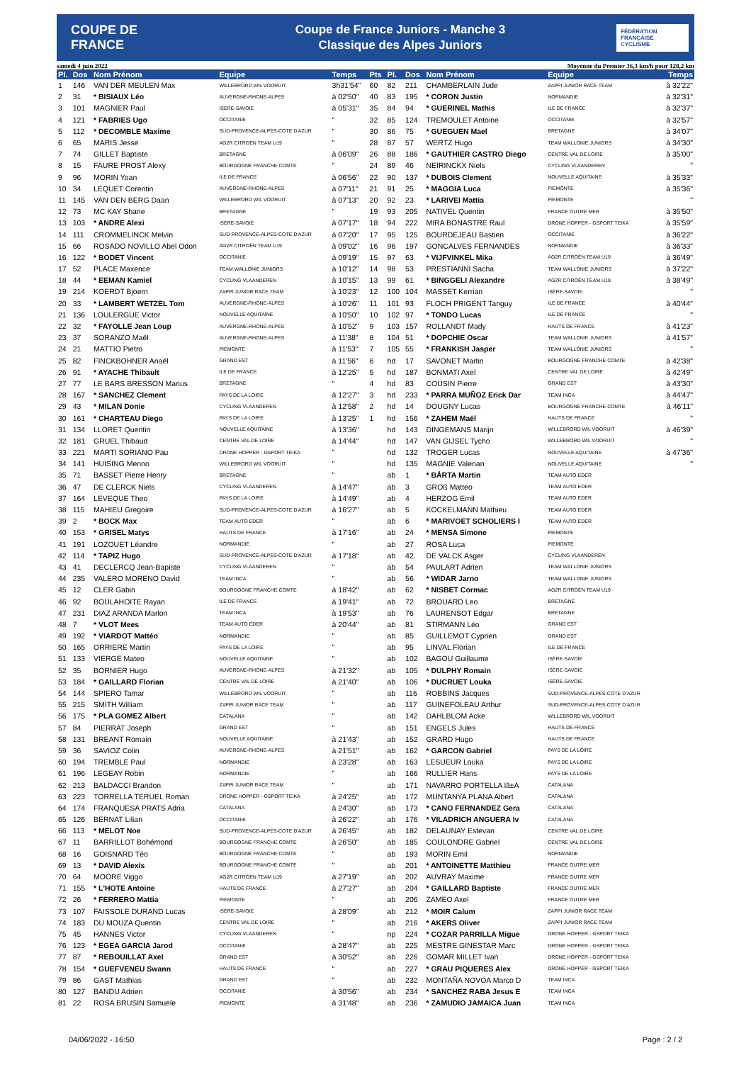COUPE DE FRANCE
Coupe de France Juniors - Manche 3
Classique des Alpes Juniors
FÉDÉRATION FRANÇAISE CYCLISME
samedi 4 juin 2022 Moyenne du Premier 36,3 km/h pour 128,2 km
| Pl. | Dos | Nom Prénom | Equipe | Temps | Pts | Pl. | Dos | Nom Prénom | Equipe | Temps |
| --- | --- | --- | --- | --- | --- | --- | --- | --- | --- | --- |
| 1 | 146 | VAN DER MEULEN Max | WILLEBRORD WIL VOORUIT | 3h31'54" | 60 | 82 | 211 | CHAMBERLAIN Jude | ZAPPI JUNIOR RACE TEAM | à 32'22" |
| 2 | 31 | * BISIAUX Léo | AUVERGNE-RHONE-ALPES | à 02'50" | 40 | 83 | 195 | * CORON Justin | NORMANDIE | à 32'31" |
| 3 | 101 | MAGNIER Paul | ISÈRE-SAVOIE | à 05'31" | 35 | 84 | 94 | * GUERINEL Mathis | ILE DE FRANCE | à 32'37" |
| 4 | 121 | * FABRIES Ugo | OCCITANIE | " | 32 | 85 | 124 | TREMOULET Antoine | OCCITANIE | à 32'57" |
| 5 | 112 | * DECOMBLE Maxime | SUD-PROVENCE-ALPES-COTE D'AZUR | " | 30 | 86 | 75 | * GUEGUEN Mael | BRETAGNE | à 34'07" |
| 6 | 65 | MARIS Jesse | AG2R CITROËN TEAM U19 | " | 28 | 87 | 57 | WERTZ Hugo | TEAM WALLONIE JUNIORS | à 34'30" |
| 7 | 74 | GILLET Baptiste | BRETAGNE | à 06'09" | 26 | 88 | 186 | * GAUTHIER CASTRO Diego | CENTRE VAL DE LOIRE | à 35'00" |
| 8 | 15 | FAURE PROST Alexy | BOURGOGNE FRANCHE COMTE | " | 24 | 89 | 46 | NEIRINCKX Niels | CYCLING VLAANDEREN | " |
| 9 | 96 | MORIN Yoan | ILE DE FRANCE | à 06'56" | 22 | 90 | 137 | * DUBOIS Clement | NOUVELLE AQUITAINE | à 35'33" |
| 10 | 34 | LEQUET Corentin | AUVERGNE-RHONE-ALPES | à 07'11" | 21 | 91 | 25 | * MAGGIA Luca | PIEMONTE | à 35'36" |
| 11 | 145 | VAN DEN BERG Daan | WILLEBRORD WIL VOORUIT | à 07'13" | 20 | 92 | 23 | * LARIVEI Mattia | PIEMONTE | " |
| 12 | 73 | MC KAY Shane | BRETAGNE | " | 19 | 93 | 205 | NATIVEL Quentin | FRANCE OUTRE MER | à 35'50" |
| 13 | 103 | * ANDRE Alexi | ISÈRE-SAVOIE | à 07'17" | 18 | 94 | 222 | MIRA BONASTRE Raul | DRONE HOPPER - GSPORT TEIKA | à 35'59" |
| 14 | 111 | CROMMELINCK Melvin | SUD-PROVENCE-ALPES-COTE D'AZUR | à 07'20" | 17 | 95 | 125 | BOURDEJEAU Bastien | OCCITANIE | à 36'22" |
| 15 | 66 | ROSADO NOVILLO Abel Odon | AG2R CITROËN TEAM U19 | à 09'02" | 16 | 96 | 197 | GONCALVES FERNANDES | NORMANDIE | à 36'33" |
| 16 | 122 | * BODET Vincent | OCCITANIE | à 09'19" | 15 | 97 | 63 | * VIJFVINKEL Mika | AG2R CITROËN TEAM U19 | à 36'49" |
| 17 | 52 | PLACE Maxence | TEAM WALLONIE JUNIORS | à 10'12" | 14 | 98 | 53 | PRESTIANNI Sacha | TEAM WALLONIE JUNIORS | à 37'22" |
| 18 | 44 | * EEMAN Kamiel | CYCLING VLAANDEREN | à 10'15" | 13 | 99 | 61 | * BINGGELI Alexandre | AG2R CITROËN TEAM U19 | à 38'49" |
| 19 | 214 | KOERDT Bjoern | ZAPPI JUNIOR RACE TEAM | à 10'23" | 12 | 100 | 104 | MASSET Kerrian | ISÈRE-SAVOIE | " |
| 20 | 33 | * LAMBERT WETZEL Tom | AUVERGNE-RHONE-ALPES | à 10'26" | 11 | 101 | 93 | FLOCH PRIGENT Tanguy | ILE DE FRANCE | à 40'44" |
| 21 | 136 | LOULERGUE Victor | NOUVELLE AQUITAINE | à 10'50" | 10 | 102 | 97 | * TONDO Lucas | ILE DE FRANCE | " |
| 22 | 32 | * FAYOLLE Jean Loup | AUVERGNE-RHONE-ALPES | à 10'52" | 9 | 103 | 157 | ROLLANDT Mady | HAUTS DE FRANCE | à 41'23" |
| 23 | 37 | SORANZO Maël | AUVERGNE-RHONE-ALPES | à 11'38" | 8 | 104 | 51 | * DOPCHIE Oscar | TEAM WALLONIE JUNIORS | à 41'57" |
| 24 | 21 | MATTIO Pietro | PIEMONTE | à 11'53" | 7 | 105 | 55 | * FRANKISH Jasper | TEAM WALLONIE JUNIORS | " |
| 25 | 82 | FINCKBOHNER Anaël | GRAND EST | à 11'56" | 6 | hd | 17 | SAVONET Martin | BOURGOGNE FRANCHE COMTE | à 42'38" |
| 26 | 91 | * AYACHE Thibault | ILE DE FRANCE | à 12'25" | 5 | hd | 187 | BONMATI Axel | CENTRE VAL DE LOIRE | à 42'49" |
| 27 | 77 | LE BARS BRESSON Marius | BRETAGNE | " | 4 | hd | 83 | COUSIN Pierre | GRAND EST | à 43'30" |
| 28 | 167 | * SANCHEZ Clement | PAYS DE LA LOIRE | à 12'27" | 3 | hd | 233 | * PARRA MUÑOZ Erick Dar | TEAM INCA | à 44'47" |
| 29 | 43 | * MILAN Donie | CYCLING VLAANDEREN | à 12'58" | 2 | hd | 14 | DOUGNY Lucas | BOURGOGNE FRANCHE COMTE | à 46'11" |
| 30 | 161 | * CHARTEAU Diego | PAYS DE LA LOIRE | à 13'25" | 1 | hd | 156 | * ZAHEM Maël | HAUTS DE FRANCE | " |
| 31 | 134 | LLORET Quentin | NOUVELLE AQUITAINE | à 13'36" | | hd | 143 | DINGEMANS Marijn | WILLEBRORD WIL VOORUIT | à 46'39" |
| 32 | 181 | GRUEL Thibaud | CENTRE VAL DE LOIRE | à 14'44" | | hd | 147 | VAN GIJSEL Tycho | WILLEBRORD WIL VOORUIT | " |
| 33 | 221 | MARTI SORIANO Pau | DRONE HOPPER - GSPORT TEIKA | " | | hd | 132 | TROGER Lucas | NOUVELLE AQUITAINE | à 47'36" |
| 34 | 141 | HUISING Menno | WILLEBRORD WIL VOORUIT | " | | hd | 135 | MAGNIE Valerian | NOUVELLE AQUITAINE | " |
| 35 | 71 | BASSET Pierre Henry | BRETAGNE | " | | ab | 1 | * BÅRTA Martin | TEAM AUTO EDER | |
| 36 | 47 | DE CLERCK Niels | CYCLING VLAANDEREN | à 14'47" | | ab | 3 | GROß Matteo | TEAM AUTO EDER | |
| 37 | 164 | LEVEQUE Theo | PAYS DE LA LOIRE | à 14'49" | | ab | 4 | HERZOG Emil | TEAM AUTO EDER | |
| 38 | 115 | MAHIEU Gregoire | SUD-PROVENCE-ALPES-COTE D'AZUR | à 16'27" | | ab | 5 | KOCKELMANN Mathieu | TEAM AUTO EDER | |
| 39 | 2 | * BOCK Max | TEAM AUTO EDER | " | | ab | 6 | * MARIVOET SCHOLIERS I | TEAM AUTO EDER | |
| 40 | 153 | * GRISEL Matys | HAUTS DE FRANCE | à 17'16" | | ab | 24 | * MENSA Simone | PIEMONTE | |
| 41 | 191 | LOZOUET Léandre | NORMANDIE | " | | ab | 27 | ROSA Luca | PIEMONTE | |
| 42 | 114 | * TAPIZ Hugo | SUD-PROVENCE-ALPES-COTE D'AZUR | à 17'18" | | ab | 42 | DE VALCK Asger | CYCLING VLAANDEREN | |
| 43 | 41 | DECLERCQ Jean-Bapiste | CYCLING VLAANDEREN | " | | ab | 54 | PAULART Adrien | TEAM WALLONIE JUNIORS | |
| 44 | 235 | VALERO MORENO David | TEAM INCA | " | | ab | 56 | * WIDAR Jarno | TEAM WALLONIE JUNIORS | |
| 45 | 12 | CLER Gabin | BOURGOGNE FRANCHE COMTE | à 18'42" | | ab | 62 | * NISBET Cormac | AG2R CITROËN TEAM U19 | |
| 46 | 92 | BOULAHOITE Rayan | ILE DE FRANCE | à 19'41" | | ab | 72 | BROUARD Leo | BRETAGNE | |
| 47 | 231 | DIAZ ARANDA Marlon | TEAM INCA | à 19'53" | | ab | 76 | LAURENSOT Edgar | BRETAGNE | |
| 48 | 7 | * VLOT Mees | TEAM AUTO EDER | à 20'44" | | ab | 81 | STIRMANN Léo | GRAND EST | |
| 49 | 192 | * VIARDOT Mattéo | NORMANDIE | " | | ab | 85 | GUILLEMOT Cyprien | GRAND EST | |
| 50 | 165 | ORRIERE Martin | PAYS DE LA LOIRE | " | | ab | 95 | LINVAL Florian | ILE DE FRANCE | |
| 51 | 133 | VIERGE Mateo | NOUVELLE AQUITAINE | " | | ab | 102 | BAGOU Guillaume | ISÈRE-SAVOIE | |
| 52 | 35 | BORNIER Hugo | AUVERGNE-RHONE-ALPES | à 21'32" | | ab | 105 | * DULPHY Romain | ISÈRE-SAVOIE | |
| 53 | 184 | * GAILLARD Florian | CENTRE VAL DE LOIRE | à 21'40" | | ab | 106 | * DUCRUET Louka | ISÈRE-SAVOIE | |
| 54 | 144 | SPIERO Tamar | WILLEBRORD WIL VOORUIT | " | | ab | 116 | ROBBINS Jacques | SUD-PROVENCE-ALPES-COTE D'AZUR | |
| 55 | 215 | SMITH William | ZAPPI JUNIOR RACE TEAM | " | | ab | 117 | GUINEFOLEAU Arthur | SUD-PROVENCE-ALPES-COTE D'AZUR | |
| 56 | 175 | * PLA GOMEZ Albert | CATALANA | " | | ab | 142 | DAHLBLOM Acke | WILLEBRORD WIL VOORUIT | |
| 57 | 84 | PIERRAT Joseph | GRAND EST | " | | ab | 151 | ENGELS Jules | HAUTS DE FRANCE | |
| 58 | 131 | BREANT Romain | NOUVELLE AQUITAINE | à 21'43" | | ab | 152 | GRARD Hugo | HAUTS DE FRANCE | |
| 59 | 36 | SAVIOZ Colin | AUVERGNE-RHONE-ALPES | à 21'51" | | ab | 162 | * GARCON Gabriel | PAYS DE LA LOIRE | |
| 60 | 194 | TREMBLE Paul | NORMANDIE | à 23'28" | | ab | 163 | LESUEUR Louka | PAYS DE LA LOIRE | |
| 61 | 196 | LEGEAY Robin | NORMANDIE | " | | ab | 166 | RULLIER Hans | PAYS DE LA LOIRE | |
| 62 | 213 | BALDACCI Brandon | ZAPPI JUNIOR RACE TEAM | " | | ab | 171 | NAVARRO PORTELLA lã±A | CATALANA | |
| 63 | 223 | TORRELLA TERUEL Roman | DRONE HOPPER - GSPORT TEIKA | à 24'25" | | ab | 172 | MUNTANYA PLANA Albert | CATALANA | |
| 64 | 174 | FRANQUESA PRATS Adria | CATALANA | à 24'30" | | ab | 173 | * CANO FERNANDEZ Gera | CATALANA | |
| 65 | 126 | BERNAT Lilian | OCCITANIE | à 26'22" | | ab | 176 | * VILADRICH ANGUERA Iv | CATALANA | |
| 66 | 113 | * MELOT Noe | SUD-PROVENCE-ALPES-COTE D'AZUR | à 26'45" | | ab | 182 | DELAUNAY Estevan | CENTRE VAL DE LOIRE | |
| 67 | 11 | BARRILLOT Bohémond | BOURGOGNE FRANCHE COMTE | à 26'50" | | ab | 185 | COULONDRE Gabriel | CENTRE VAL DE LOIRE | |
| 68 | 16 | GOISNARD Téo | BOURGOGNE FRANCHE COMTE | " | | ab | 193 | MORIN Emil | NORMANDIE | |
| 69 | 13 | * DAVID Alexis | BOURGOGNE FRANCHE COMTE | " | | ab | 201 | * ANTOINETTE Matthieu | FRANCE OUTRE MER | |
| 70 | 64 | MOORE Viggo | AG2R CITROËN TEAM U19 | à 27'19" | | ab | 202 | AUVRAY Maxime | FRANCE OUTRE MER | |
| 71 | 155 | * L'HOTE Antoine | HAUTS DE FRANCE | à 27'27" | | ab | 204 | * GAILLARD Baptiste | FRANCE OUTRE MER | |
| 72 | 26 | * FERRERO Mattia | PIEMONTE | " | | ab | 206 | ZAMEO Axel | FRANCE OUTRE MER | |
| 73 | 107 | FAISSOLE DURAND Lucas | ISÈRE-SAVOIE | à 28'09" | | ab | 212 | * MOIR Calum | ZAPPI JUNIOR RACE TEAM | |
| 74 | 183 | DU MOUZA Quentin | CENTRE VAL DE LOIRE | " | | ab | 216 | * AKERS Oliver | ZAPPI JUNIOR RACE TEAM | |
| 75 | 45 | HANNES Victor | CYCLING VLAANDEREN | " | | np | 224 | * COZAR PARRILLA Migue | DRONE HOPPER - GSPORT TEIKA | |
| 76 | 123 | * EGEA GARCIA Jarod | OCCITANIE | à 28'47" | | ab | 225 | MESTRE GINESTAR Marc | DRONE HOPPER - GSPORT TEIKA | |
| 77 | 87 | * REBOUILLAT Axel | GRAND EST | à 30'52" | | ab | 226 | GOMAR MILLET Ivan | DRONE HOPPER - GSPORT TEIKA | |
| 78 | 154 | * GUEFVENEU Swann | HAUTS DE FRANCE | " | | ab | 227 | * GRAU PIQUERES Alex | DRONE HOPPER - GSPORT TEIKA | |
| 79 | 86 | GAST Mathias | GRAND EST | " | | ab | 232 | MONTAÑA NOVOA Marco D | TEAM INCA | |
| 80 | 127 | BANDU Adrien | OCCITANIE | à 30'56" | | ab | 234 | * SANCHEZ RABA Jesus E | TEAM INCA | |
| 81 | 22 | ROSA BRUSIN Samuele | PIEMONTE | à 31'48" | | ab | 236 | * ZAMUDIO JAMAICA Juan | TEAM INCA | |
04/06/2022 - 16:50 Page : 2 / 2